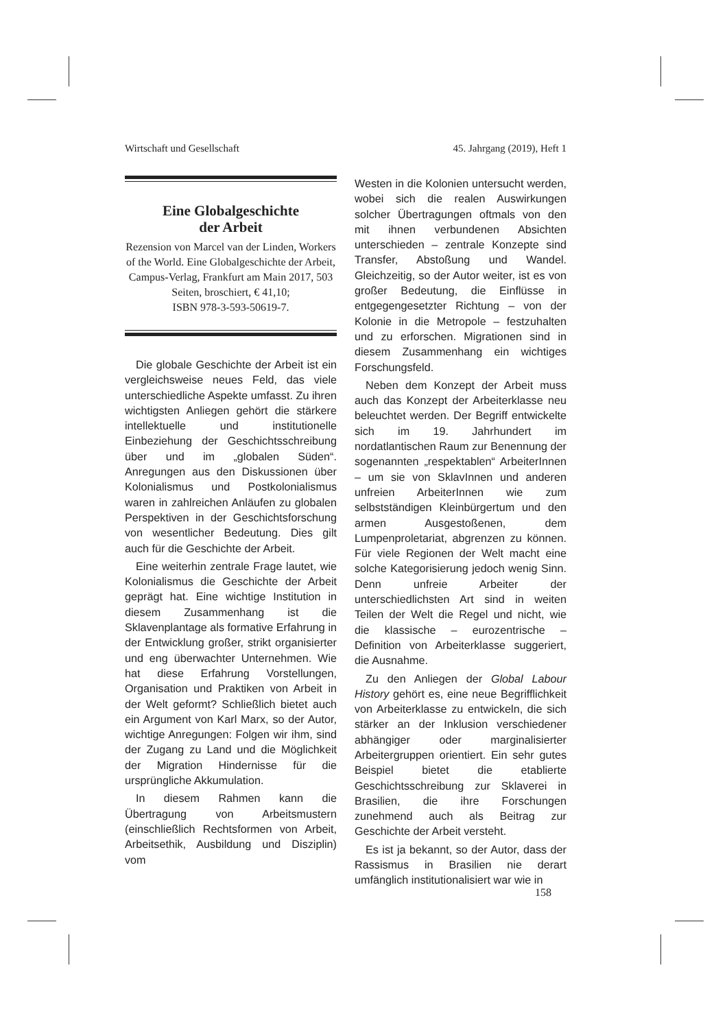Wirtschaft und Gesellschaft 45. Jahrgang (2019), Heft 1
Eine Globalgeschichte
der Arbeit
Rezension von Marcel van der Linden, Workers of the World. Eine Global­geschichte der Arbeit, Campus-Verlag, Frankfurt am Main 2017, 503 Seiten, broschiert, € 41,10;
ISBN 978-3-593-50619-7.
Die globale Geschichte der Arbeit ist ein vergleichsweise neues Feld, das viele unterschiedliche Aspekte umfasst. Zu ihren wichtigsten Anliegen gehört die stärkere intellektuelle und institutionelle Einbeziehung der Geschichtsschreibung über und im „globalen Süden“. Anregungen aus den Diskussionen über Kolonialismus und Postkolonialismus waren in zahlreichen Anläufen zu globalen Perspektiven in der Geschichtsforschung von wesentlicher Bedeutung. Dies gilt auch für die Geschichte der Arbeit.
Eine weiterhin zentrale Frage lautet, wie Kolonialismus die Geschichte der Arbeit geprägt hat. Eine wichtige Institution in diesem Zusammenhang ist die Sklavenplantage als formative Erfahrung in der Entwicklung großer, strikt organisierter und eng überwachter Unternehmen. Wie hat diese Erfahrung Vorstellungen, Organisation und Praktiken von Arbeit in der Welt geformt? Schließlich bietet auch ein Argument von Karl Marx, so der Autor, wichtige Anregungen: Folgen wir ihm, sind der Zugang zu Land und die Möglichkeit der Migration Hindernisse für die ursprüngliche Akkumulation.
In diesem Rahmen kann die Übertragung von Arbeitsmustern (einschließlich Rechtsformen von Arbeit, Arbeitsethik, Ausbildung und Disziplin) vom
Westen in die Kolonien untersucht werden, wobei sich die realen Auswirkungen solcher Übertragungen oftmals von den mit ihnen verbundenen Absichten unterschieden – zentrale Konzepte sind Transfer, Abstoßung und Wandel. Gleichzeitig, so der Autor weiter, ist es von großer Bedeutung, die Einflüsse in entgegengesetzter Richtung – von der Kolonie in die Metropole – festzuhalten und zu erforschen. Migrationen sind in diesem Zusammenhang ein wichtiges Forschungsfeld.
Neben dem Konzept der Arbeit muss auch das Konzept der Arbeiterklasse neu beleuchtet werden. Der Begriff entwickelte sich im 19. Jahrhundert im nordatlantischen Raum zur Benennung der sogenannten „respektablen“ ArbeiterInnen – um sie von SklavInnen und anderen unfreien ArbeiterInnen wie zum selbstständigen Kleinbürgertum und den armen Ausgestoßenen, dem Lumpenproletariat, abgrenzen zu können. Für viele Regionen der Welt macht eine solche Kategorisierung jedoch wenig Sinn. Denn unfreie Arbeiter der unterschiedlichsten Art sind in weiten Teilen der Welt die Regel und nicht, wie die klassische – eurozentrische – Definition von Arbeiterklasse suggeriert, die Ausnahme.
Zu den Anliegen der Global Labour History gehört es, eine neue Begrifflichkeit von Arbeiterklasse zu entwickeln, die sich stärker an der Inklusion verschiedener abhängiger oder marginalisierter Arbeitergruppen orientiert. Ein sehr gutes Beispiel bietet die etablierte Geschichtsschreibung zur Sklaverei in Brasilien, die ihre Forschungen zunehmend auch als Beitrag zur Geschichte der Arbeit versteht.
Es ist ja bekannt, so der Autor, dass der Rassismus in Brasilien nie derart umfänglich institutionalisiert war wie in
158